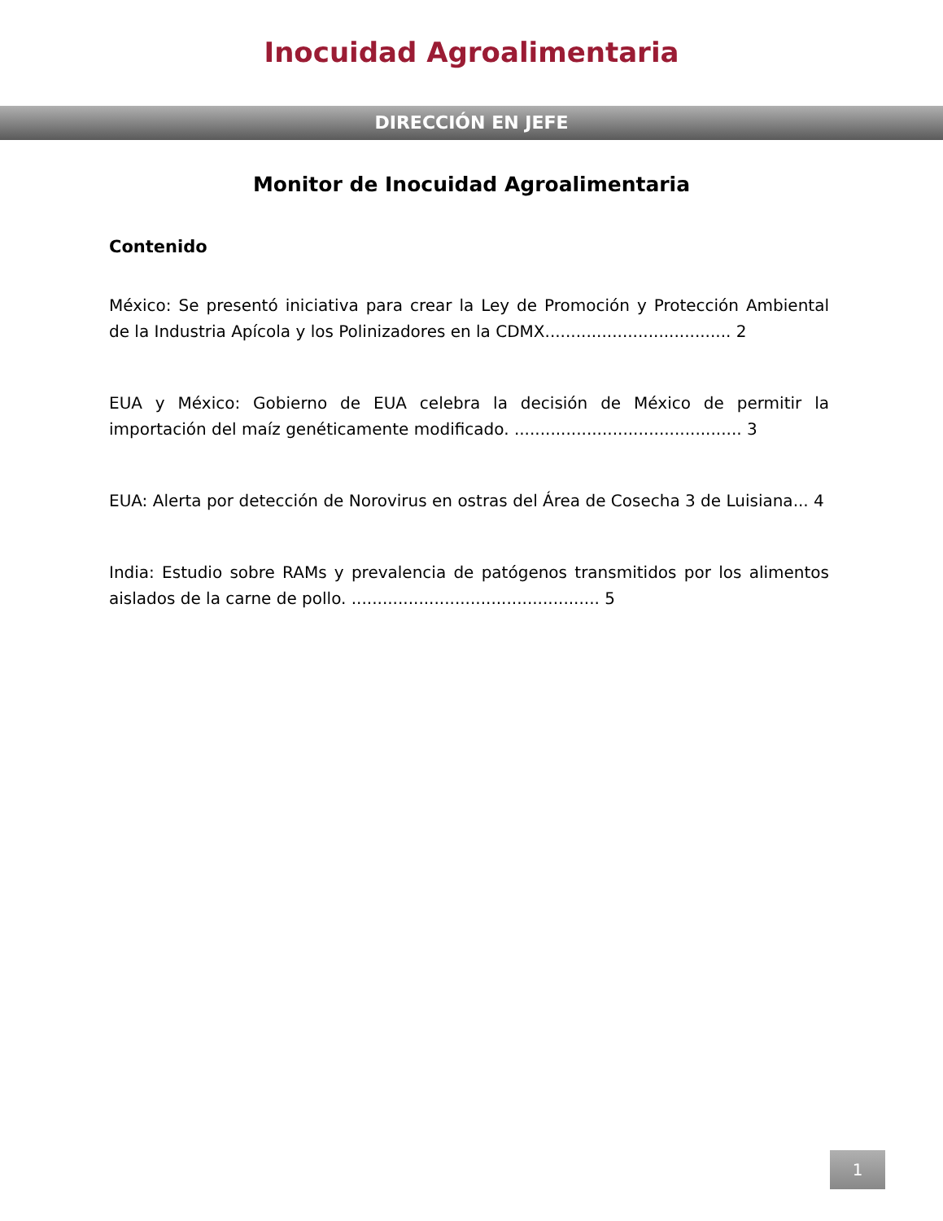Inocuidad Agroalimentaria
DIRECCIÓN EN JEFE
Monitor de Inocuidad Agroalimentaria
Contenido
México: Se presentó iniciativa para crear la Ley de Promoción y Protección Ambiental de la Industria Apícola y los Polinizadores en la CDMX.................................... 2
EUA y México: Gobierno de EUA celebra la decisión de México de permitir la importación del maíz genéticamente modificado. ............................................ 3
EUA: Alerta por detección de Norovirus en ostras del Área de Cosecha 3 de Luisiana... 4
India: Estudio sobre RAMs y prevalencia de patógenos transmitidos por los alimentos aislados de la carne de pollo. ................................................ 5
1